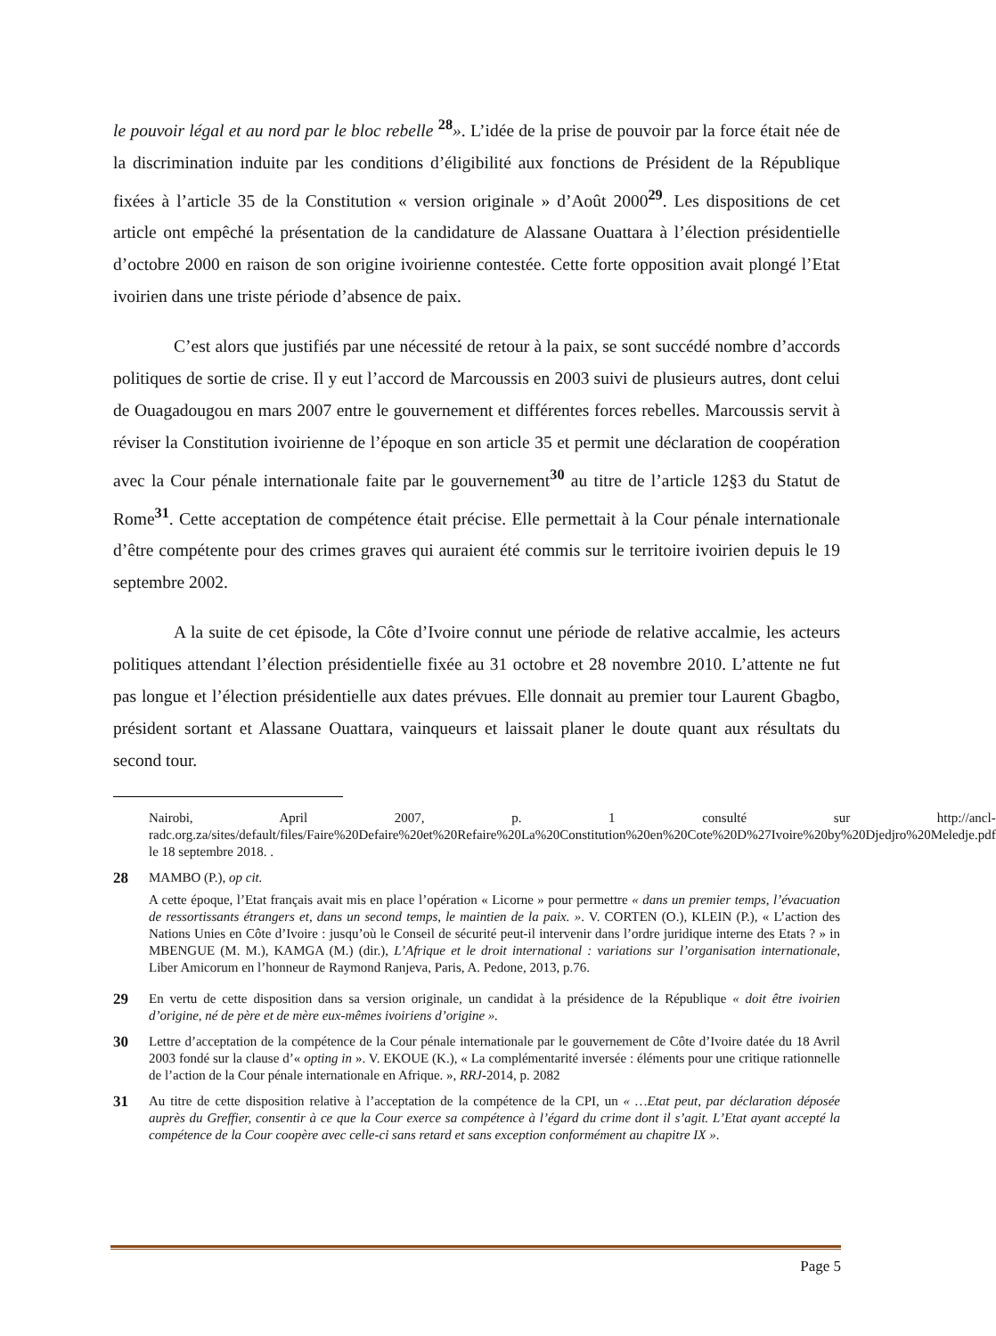le pouvoir légal et au nord par le bloc rebelle <sup>28</sup>». L’idée de la prise de pouvoir par la force était née de la discrimination induite par les conditions d’éligibilité aux fonctions de Président de la République fixées à l’article 35 de la Constitution « version originale » d’Août 2000<sup>29</sup>. Les dispositions de cet article ont empêché la présentation de la candidature de Alassane Ouattara à l’élection présidentielle d’octobre 2000 en raison de son origine ivoirienne contestée. Cette forte opposition avait plongé l’Etat ivoirien dans une triste période d’absence de paix.
C’est alors que justifiés par une nécessité de retour à la paix, se sont succédé nombre d’accords politiques de sortie de crise. Il y eut l’accord de Marcoussis en 2003 suivi de plusieurs autres, dont celui de Ouagadougou en mars 2007 entre le gouvernement et différentes forces rebelles. Marcoussis servit à réviser la Constitution ivoirienne de l’époque en son article 35 et permit une déclaration de coopération avec la Cour pénale internationale faite par le gouvernement<sup>30</sup> au titre de l’article 12§3 du Statut de Rome<sup>31</sup>. Cette acceptation de compétence était précise. Elle permettait à la Cour pénale internationale d’être compétente pour des crimes graves qui auraient été commis sur le territoire ivoirien depuis le 19 septembre 2002.
A la suite de cet épisode, la Côte d’Ivoire connut une période de relative accalmie, les acteurs politiques attendant l’élection présidentielle fixée au 31 octobre et 28 novembre 2010. L’attente ne fut pas longue et l’élection présidentielle aux dates prévues. Elle donnait au premier tour Laurent Gbagbo, président sortant et Alassane Ouattara, vainqueurs et laissait planer le doute quant aux résultats du second tour.
Nairobi, April 2007, p. 1 consulté sur http://ancl-radc.org.za/sites/default/files/Faire%20Defaire%20et%20Refaire%20La%20Constitution%20en%20Cote%20D%27Ivoire%20by%20Djedjro%20Meledje.pdf le 18 septembre 2018. .
28 MAMBO (P.), op cit.
A cette époque, l’Etat français avait mis en place l’opération « Licorne » pour permettre « dans un premier temps, l’évacuation de ressortissants étrangers et, dans un second temps, le maintien de la paix. ». V. CORTEN (O.), KLEIN (P.), « L’action des Nations Unies en Côte d’Ivoire : jusqu’où le Conseil de sécurité peut-il intervenir dans l’ordre juridique interne des Etats ? » in MBENGUE (M. M.), KAMGA (M.) (dir.), L’Afrique et le droit international : variations sur l’organisation internationale, Liber Amicorum en l’honneur de Raymond Ranjeva, Paris, A. Pedone, 2013, p.76.
29 En vertu de cette disposition dans sa version originale, un candidat à la présidence de la République « doit être ivoirien d’origine, né de père et de mère eux-mêmes ivoiriens d’origine ».
30 Lettre d’acceptation de la compétence de la Cour pénale internationale par le gouvernement de Côte d’Ivoire datée du 18 Avril 2003 fondé sur la clause d’« opting in ». V. EKOUE (K.), « La complémentarité inversée : éléments pour une critique rationnelle de l’action de la Cour pénale internationale en Afrique. », RRJ-2014, p. 2082
31 Au titre de cette disposition relative à l’acceptation de la compétence de la CPI, un « …Etat peut, par déclaration déposée auprès du Greffier, consentir à ce que la Cour exerce sa compétence à l’égard du crime dont il s’agit. L’Etat ayant accepté la compétence de la Cour coopère avec celle-ci sans retard et sans exception conformément au chapitre IX ».
Page 5